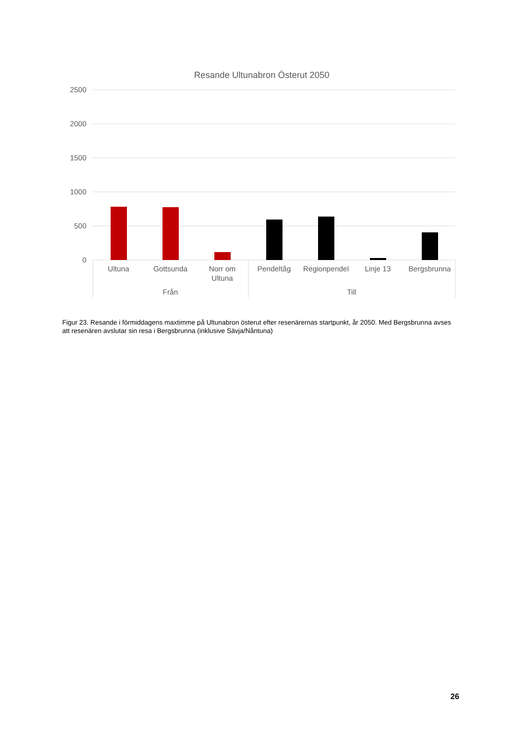Resande Ultunabron Österut 2050
2500
2000
1500
1000
500
0
Ultuna
Gottsunda
Norr om
Ultuna
Pendeltåg
Regionpendel
Linje 13
Bergsbrunna
Från
Till
Figur 23. Resande i förmiddagens maxtimme på Ultunabron österut efter resenärernas startpunkt, år 2050. Med Bergsbrunna avses att resenären avslutar sin resa i Bergsbrunna (inklusive Sävja/Nåntuna)
26